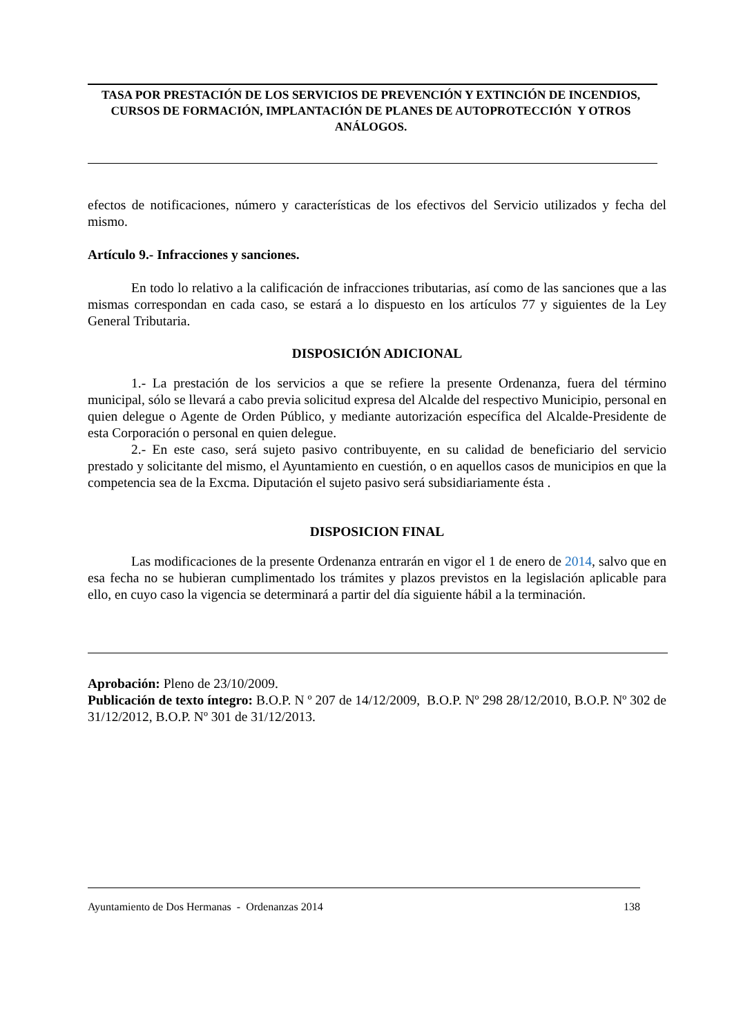TASA POR PRESTACIÓN DE LOS SERVICIOS DE PREVENCIÓN Y EXTINCIÓN DE INCENDIOS, CURSOS DE FORMACIÓN, IMPLANTACIÓN DE PLANES DE AUTOPROTECCIÓN Y OTROS ANÁLOGOS.
efectos de notificaciones, número y características de los efectivos del Servicio utilizados y fecha del mismo.
Artículo 9.- Infracciones y sanciones.
En todo lo relativo a la calificación de infracciones tributarias, así como de las sanciones que a las mismas correspondan en cada caso, se estará a lo dispuesto en los artículos 77 y siguientes de la Ley General Tributaria.
DISPOSICIÓN ADICIONAL
1.- La prestación de los servicios a que se refiere la presente Ordenanza, fuera del término municipal, sólo se llevará a cabo previa solicitud expresa del Alcalde del respectivo Municipio, personal en quien delegue o Agente de Orden Público, y mediante autorización específica del Alcalde-Presidente de esta Corporación o personal en quien delegue.
2.- En este caso, será sujeto pasivo contribuyente, en su calidad de beneficiario del servicio prestado y solicitante del mismo, el Ayuntamiento en cuestión, o en aquellos casos de municipios en que la competencia sea de la Excma. Diputación el sujeto pasivo será subsidiariamente ésta .
DISPOSICION FINAL
Las modificaciones de la presente Ordenanza entrarán en vigor el 1 de enero de 2014, salvo que en esa fecha no se hubieran cumplimentado los trámites y plazos previstos en la legislación aplicable para ello, en cuyo caso la vigencia se determinará a partir del día siguiente hábil a la terminación.
Aprobación: Pleno de 23/10/2009.
Publicación de texto íntegro: B.O.P. N º 207 de 14/12/2009, B.O.P. Nº 298 28/12/2010, B.O.P. Nº 302 de 31/12/2012, B.O.P. Nº 301 de 31/12/2013.
Ayuntamiento de Dos Hermanas - Ordenanzas 2014 138